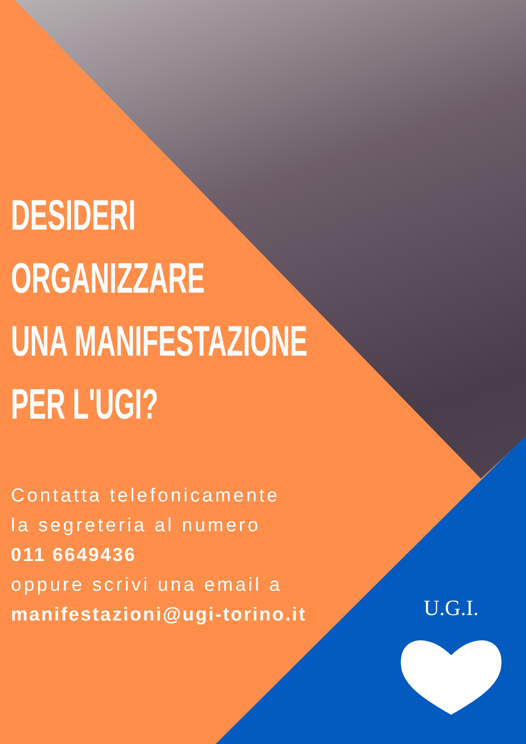DESIDERI
ORGANIZZARE
UNA MANIFESTAZIONE
PER L'UGI?
Contatta telefonicamente
la segreteria al numero
011 6649436
oppure scrivi una email a
manifestazioni@ugi-torino.it
U.G.I.